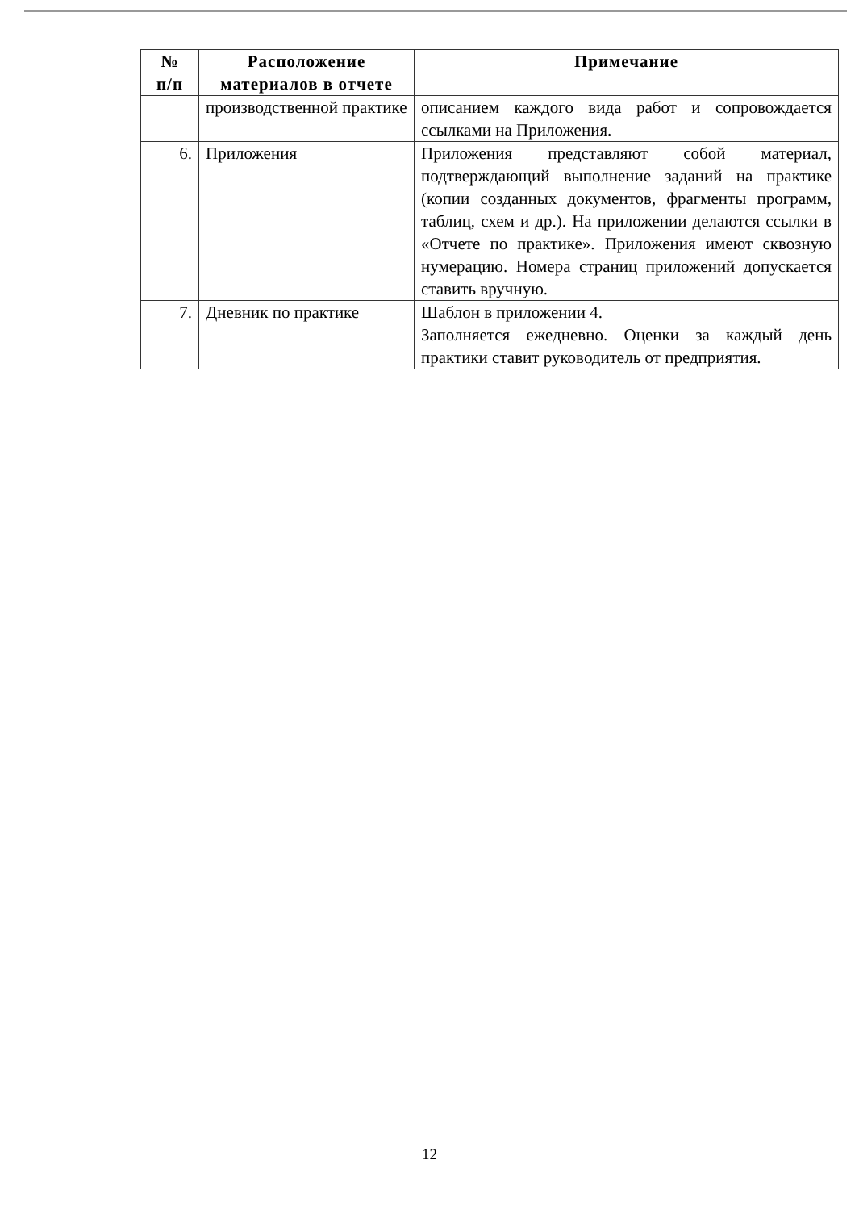| № п/п | Расположение материалов в отчете | Примечание |
| --- | --- | --- |
| | производственной практике | описанием каждого вида работ и сопровождается ссылками на Приложения. |
| 6. | Приложения | Приложения представляют собой материал, подтверждающий выполнение заданий на практике (копии созданных документов, фрагменты программ, таблиц, схем и др.). На приложении делаются ссылки в «Отчете по практике». Приложения имеют сквозную нумерацию. Номера страниц приложений допускается ставить вручную. |
| 7. | Дневник по практике | Шаблон в приложении 4. Заполняется ежедневно. Оценки за каждый день практики ставит руководитель от предприятия. |
12